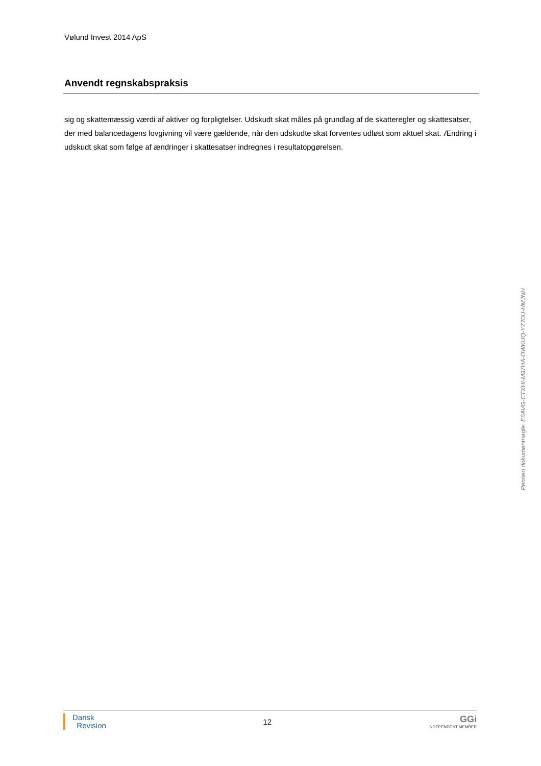Vølund Invest 2014 ApS
Anvendt regnskabspraksis
sig og skattemæssig værdi af aktiver og forpligtelser. Udskudt skat måles på grundlag af de skatteregler og skattesatser, der med balancedagens lovgivning vil være gældende, når den udskudte skat forventes udløst som aktuel skat. Ændring i udskudt skat som følge af ændringer i skattesatser indregnes i resultatopgørelsen.
Penneo dokumentnøgle: E6AVG-CTXHI-M37HA-OWKUQ-YZ70U-HMJNH
Dansk
Revision
12
GGi
INDEPENDENT MEMBER